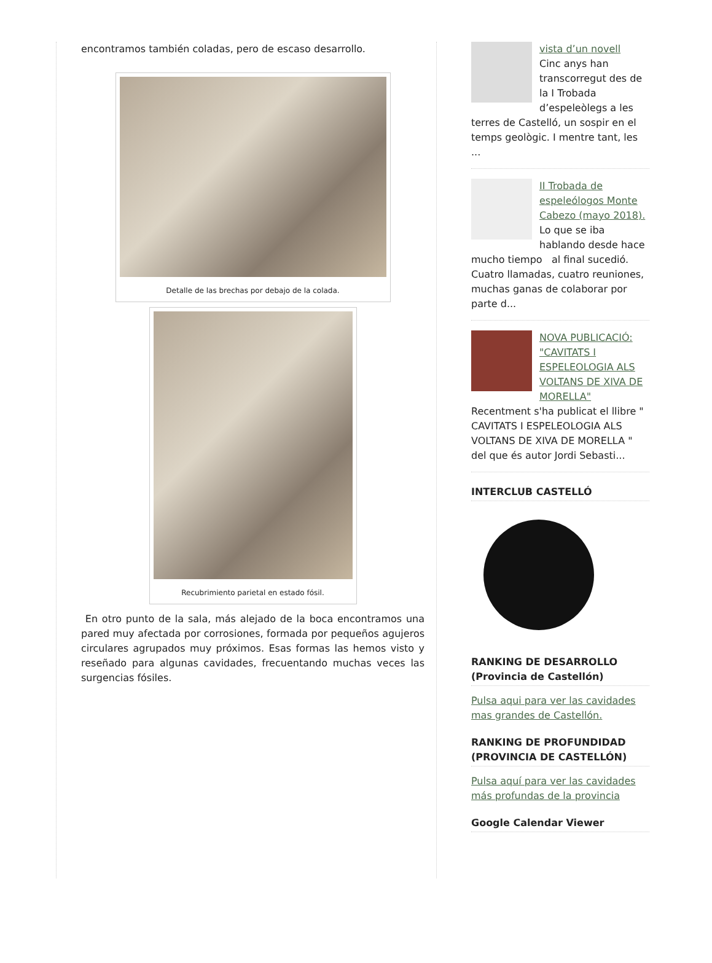encontramos también coladas, pero de escaso desarrollo.
Detalle de las brechas por debajo de la colada.
Recubrimiento parietal en estado fósil.
En otro punto de la sala, más alejado de la boca encontramos una pared muy afectada por corrosiones, formada por pequeños agujeros circulares agrupados muy próximos. Esas formas las hemos visto y reseñado para algunas cavidades, frecuentando muchas veces las surgencias fósiles.
vista d’un novell
Cinc anys han transcorregut des de la I Trobada d’espeleòlegs a les terres de Castelló, un sospir en el temps geològic. I mentre tant, les ...
II Trobada de espeleólogos Monte Cabezo (mayo 2018).
Lo que se iba hablando desde hace mucho tiempo al final sucedió. Cuatro llamadas, cuatro reuniones, muchas ganas de colaborar por parte d...
NOVA PUBLICACIÓ: "CAVITATS I ESPELEOLOGIA ALS VOLTANS DE XIVA DE MORELLA"
Recentment s'ha publicat el llibre " CAVITATS I ESPELEOLOGIA ALS VOLTANS DE XIVA DE MORELLA " del que és autor Jordi Sebasti...
INTERCLUB CASTELLÓ
RANKING DE DESARROLLO (Provincia de Castellón)
Pulsa aqui para ver las cavidades mas grandes de Castellón.
RANKING DE PROFUNDIDAD (PROVINCIA DE CASTELLÓN)
Pulsa aquí para ver las cavidades más profundas de la provincia
Google Calendar Viewer